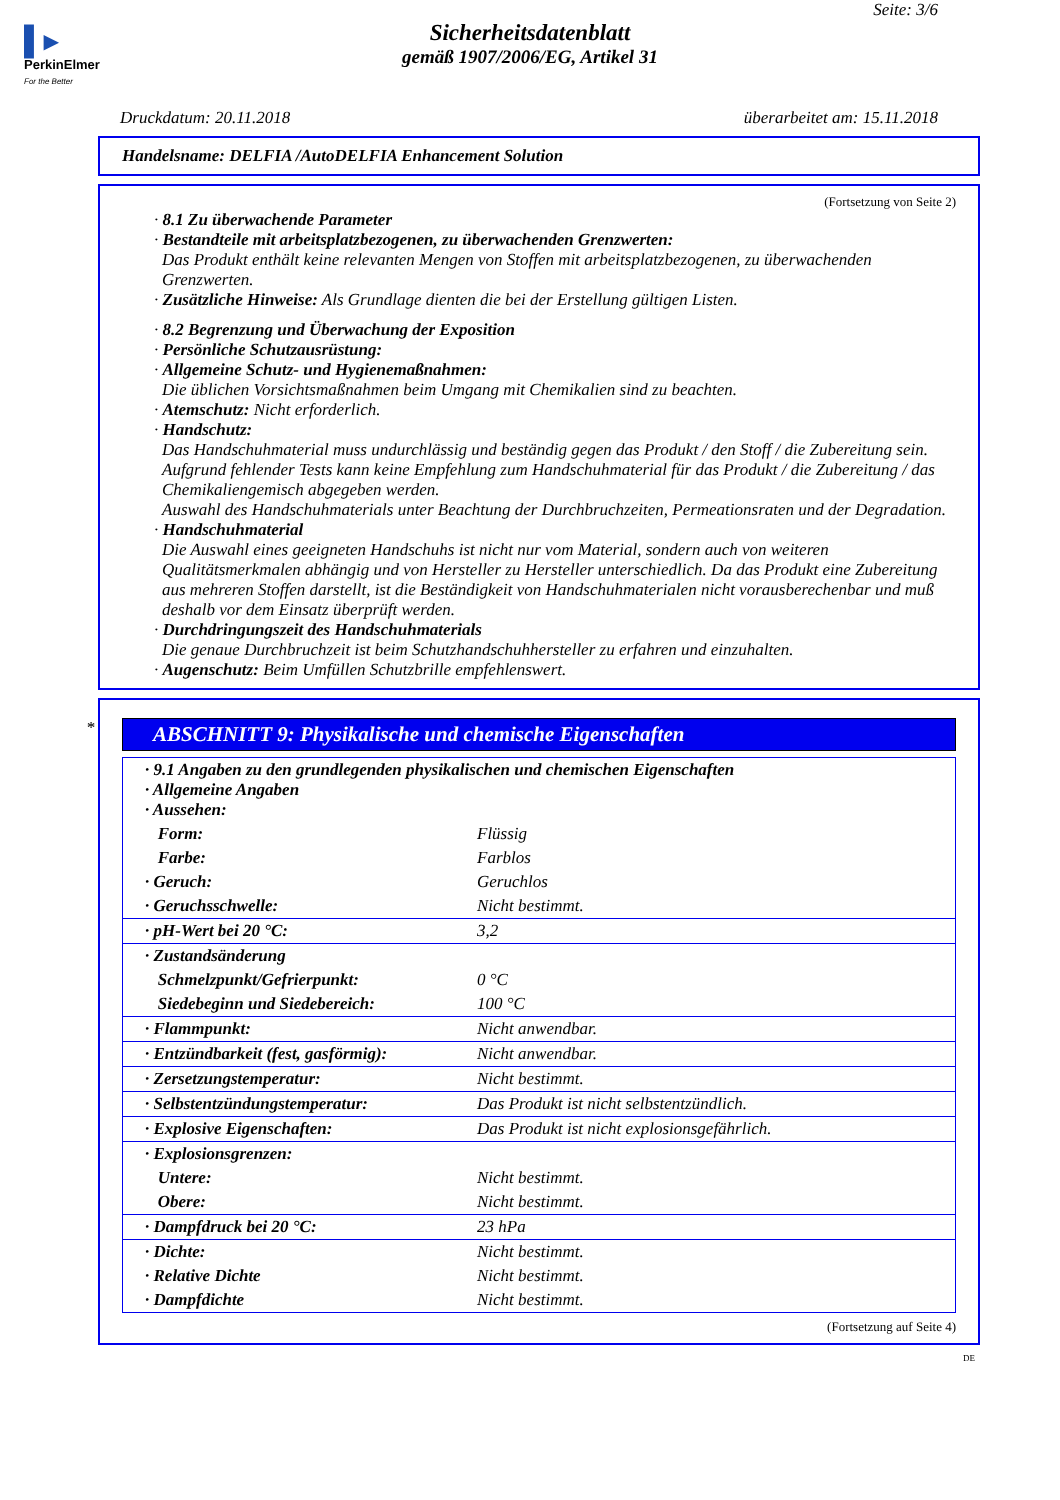▌▸
PerkinElmer
For the Better
Seite: 3/6
Sicherheitsdatenblatt
gemäß 1907/2006/EG, Artikel 31
Druckdatum: 20.11.2018 überarbeitet am: 15.11.2018
Handelsname: DELFIA /AutoDELFIA Enhancement Solution
(Fortsetzung von Seite 2)
· 8.1 Zu überwachende Parameter
· Bestandteile mit arbeitsplatzbezogenen, zu überwachenden Grenzwerten:
Das Produkt enthält keine relevanten Mengen von Stoffen mit arbeitsplatzbezogenen, zu überwachenden Grenzwerten.
· Zusätzliche Hinweise: Als Grundlage dienten die bei der Erstellung gültigen Listen.
· 8.2 Begrenzung und Überwachung der Exposition
· Persönliche Schutzausrüstung:
· Allgemeine Schutz- und Hygienemaßnahmen:
Die üblichen Vorsichtsmaßnahmen beim Umgang mit Chemikalien sind zu beachten.
· Atemschutz: Nicht erforderlich.
· Handschutz:
Das Handschuhmaterial muss undurchlässig und beständig gegen das Produkt / den Stoff / die Zubereitung sein.
Aufgrund fehlender Tests kann keine Empfehlung zum Handschuhmaterial für das Produkt / die Zubereitung / das Chemikaliengemisch abgegeben werden.
Auswahl des Handschuhmaterials unter Beachtung der Durchbruchzeiten, Permeationsraten und der Degradation.
· Handschuhmaterial
Die Auswahl eines geeigneten Handschuhs ist nicht nur vom Material, sondern auch von weiteren Qualitätsmerkmalen abhängig und von Hersteller zu Hersteller unterschiedlich. Da das Produkt eine Zubereitung aus mehreren Stoffen darstellt, ist die Beständigkeit von Handschuhmaterialen nicht vorausberechenbar und muß deshalb vor dem Einsatz überprüft werden.
· Durchdringungszeit des Handschuhmaterials
Die genaue Durchbruchzeit ist beim Schutzhandschuhhersteller zu erfahren und einzuhalten.
· Augenschutz: Beim Umfüllen Schutzbrille empfehlenswert.
*
ABSCHNITT 9: Physikalische und chemische Eigenschaften
| · 9.1 Angaben zu den grundlegenden physikalischen und chemischen Eigenschaften · Allgemeine Angaben · Aussehen: | |
| Form: | Flüssig |
| Farbe: | Farblos |
| · Geruch: | Geruchlos |
| · Geruchsschwelle: | Nicht bestimmt. |
| · pH-Wert bei 20 °C: | 3,2 |
| · Zustandsänderung | |
| Schmelzpunkt/Gefrierpunkt: | 0 °C |
| Siedebeginn und Siedebereich: | 100 °C |
| · Flammpunkt: | Nicht anwendbar. |
| · Entzündbarkeit (fest, gasförmig): | Nicht anwendbar. |
| · Zersetzungstemperatur: | Nicht bestimmt. |
| · Selbstentzündungstemperatur: | Das Produkt ist nicht selbstentzündlich. |
| · Explosive Eigenschaften: | Das Produkt ist nicht explosionsgefährlich. |
| · Explosionsgrenzen: | |
| Untere: | Nicht bestimmt. |
| Obere: | Nicht bestimmt. |
| · Dampfdruck bei 20 °C: | 23 hPa |
| · Dichte: | Nicht bestimmt. |
| · Relative Dichte | Nicht bestimmt. |
| · Dampfdichte | Nicht bestimmt. |
(Fortsetzung auf Seite 4)
DE